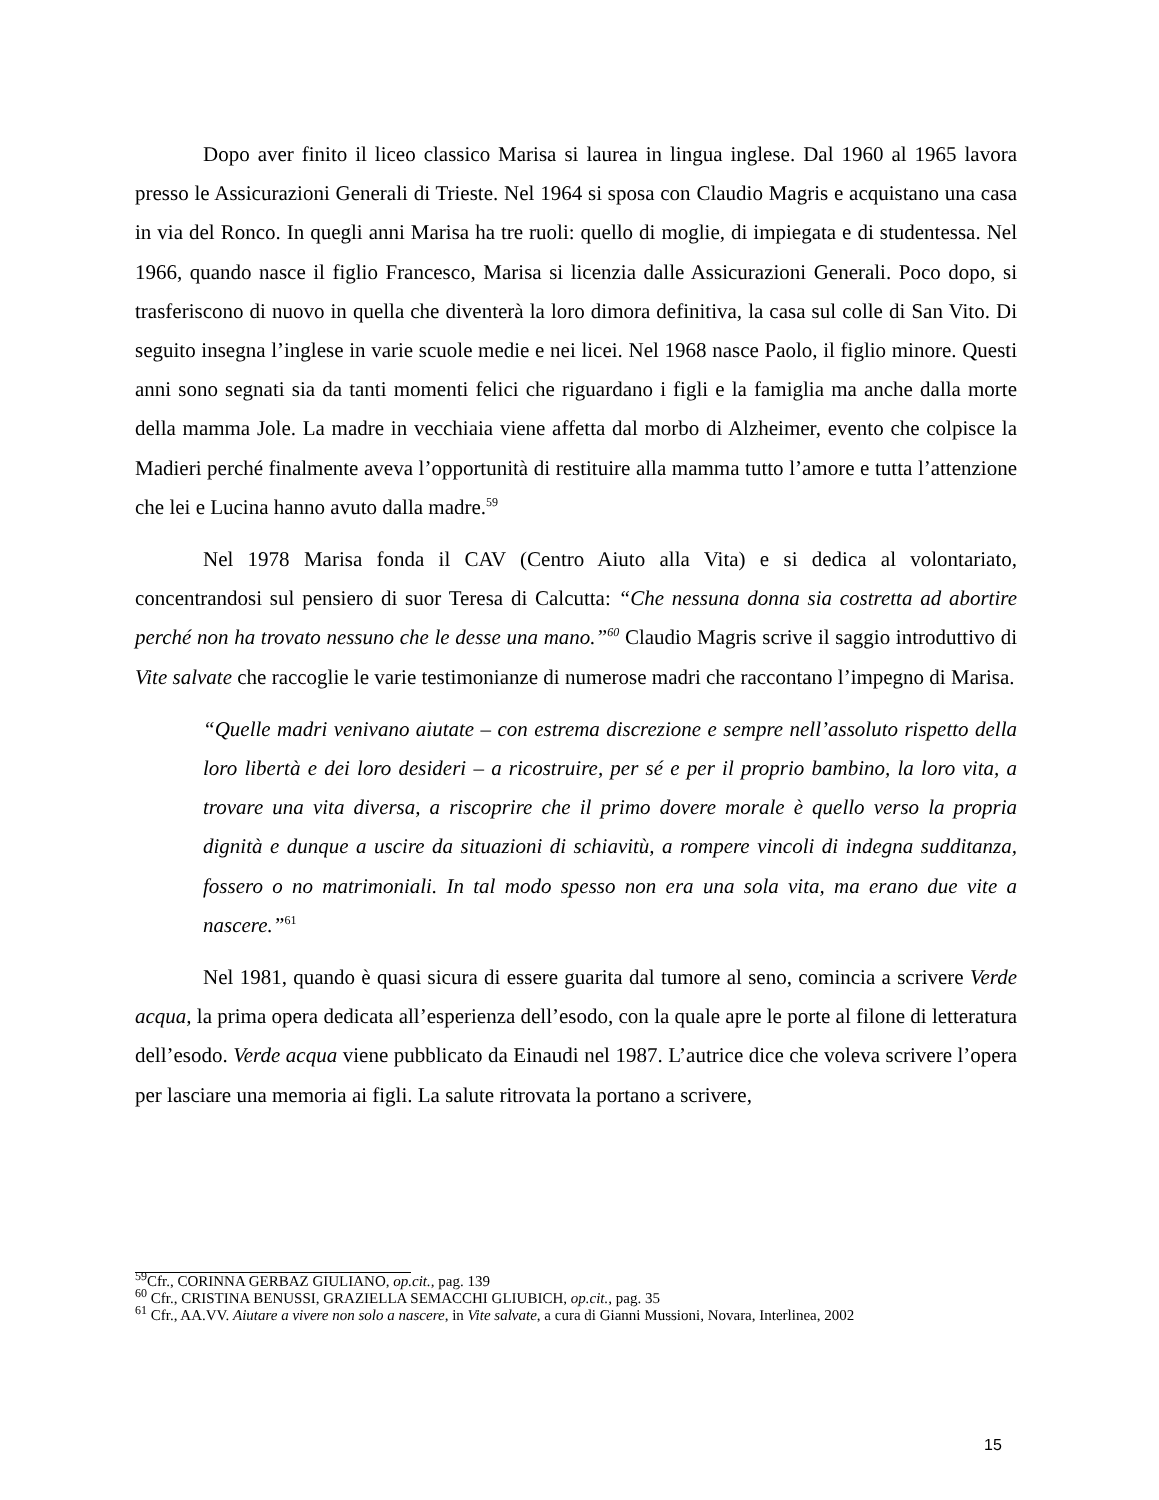Dopo aver finito il liceo classico Marisa si laurea in lingua inglese. Dal 1960 al 1965 lavora presso le Assicurazioni Generali di Trieste. Nel 1964 si sposa con Claudio Magris e acquistano una casa in via del Ronco. In quegli anni Marisa ha tre ruoli: quello di moglie, di impiegata e di studentessa. Nel 1966, quando nasce il figlio Francesco, Marisa si licenzia dalle Assicurazioni Generali. Poco dopo, si trasferiscono di nuovo in quella che diventerà la loro dimora definitiva, la casa sul colle di San Vito. Di seguito insegna l’inglese in varie scuole medie e nei licei. Nel 1968 nasce Paolo, il figlio minore. Questi anni sono segnati sia da tanti momenti felici che riguardano i figli e la famiglia ma anche dalla morte della mamma Jole. La madre in vecchiaia viene affetta dal morbo di Alzheimer, evento che colpisce la Madieri perché finalmente aveva l’opportunità di restituire alla mamma tutto l’amore e tutta l’attenzione che lei e Lucina hanno avuto dalla madre.<sup>59</sup>
Nel 1978 Marisa fonda il CAV (Centro Aiuto alla Vita) e si dedica al volontariato, concentrandosi sul pensiero di suor Teresa di Calcutta: “Che nessuna donna sia costretta ad abortire perché non ha trovato nessuno che le desse una mano.”<sup>60</sup> Claudio Magris scrive il saggio introduttivo di Vite salvate che raccoglie le varie testimonianze di numerose madri che raccontano l’impegno di Marisa.
“Quelle madri venivano aiutate – con estrema discrezione e sempre nell’assoluto rispetto della loro libertà e dei loro desideri – a ricostruire, per sé e per il proprio bambino, la loro vita, a trovare una vita diversa, a riscoprire che il primo dovere morale è quello verso la propria dignità e dunque a uscire da situazioni di schiavitù, a rompere vincoli di indegna sudditanza, fossero o no matrimoniali. In tal modo spesso non era una sola vita, ma erano due vite a nascere.”<sup>61</sup>
Nel 1981, quando è quasi sicura di essere guarita dal tumore al seno, comincia a scrivere Verde acqua, la prima opera dedicata all’esperienza dell’esodo, con la quale apre le porte al filone di letteratura dell’esodo. Verde acqua viene pubblicato da Einaudi nel 1987. L’autrice dice che voleva scrivere l’opera per lasciare una memoria ai figli. La salute ritrovata la portano a scrivere,
<sup>59</sup> Cfr., CORINNA GERBAZ GIULIANO, op.cit., pag. 139
<sup>60</sup> Cfr., CRISTINA BENUSSI, GRAZIELLA SEMACCHI GLIUBICH, op.cit., pag. 35
<sup>61</sup> Cfr., AA.VV. Aiutare a vivere non solo a nascere, in Vite salvate, a cura di Gianni Mussioni, Novara, Interlinea, 2002
15